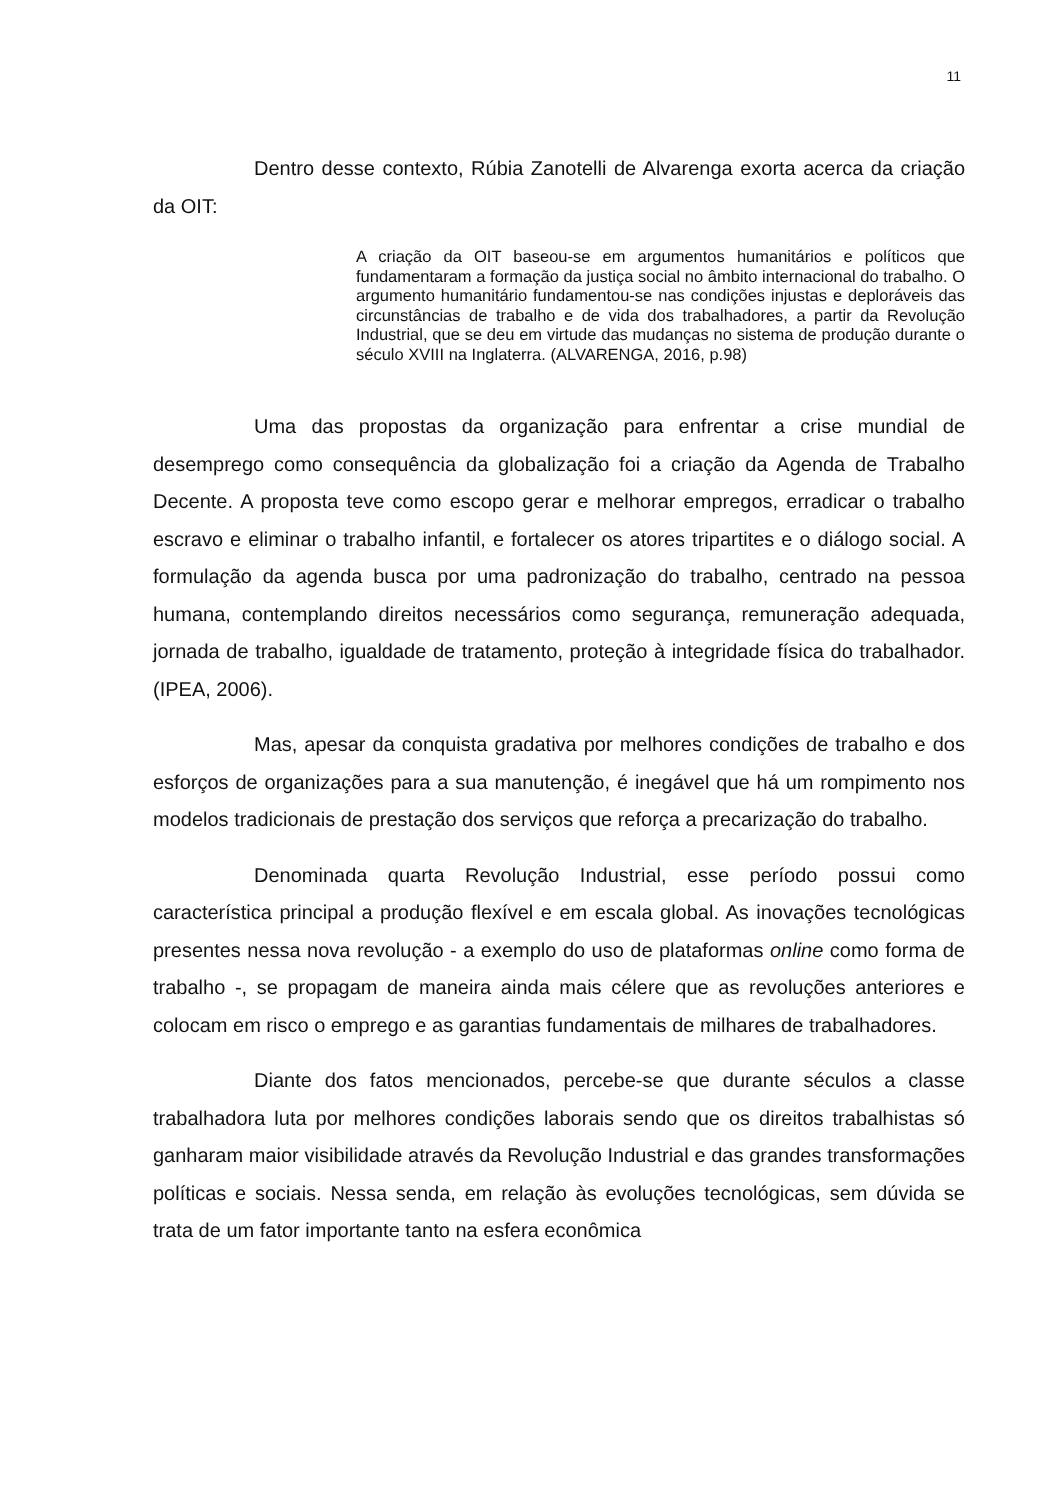11
Dentro desse contexto, Rúbia Zanotelli de Alvarenga exorta acerca da criação da OIT:
A criação da OIT baseou-se em argumentos humanitários e políticos que fundamentaram a formação da justiça social no âmbito internacional do trabalho. O argumento humanitário fundamentou-se nas condições injustas e deploráveis das circunstâncias de trabalho e de vida dos trabalhadores, a partir da Revolução Industrial, que se deu em virtude das mudanças no sistema de produção durante o século XVIII na Inglaterra. (ALVARENGA, 2016, p.98)
Uma das propostas da organização para enfrentar a crise mundial de desemprego como consequência da globalização foi a criação da Agenda de Trabalho Decente. A proposta teve como escopo gerar e melhorar empregos, erradicar o trabalho escravo e eliminar o trabalho infantil, e fortalecer os atores tripartites e o diálogo social. A formulação da agenda busca por uma padronização do trabalho, centrado na pessoa humana, contemplando direitos necessários como segurança, remuneração adequada, jornada de trabalho, igualdade de tratamento, proteção à integridade física do trabalhador. (IPEA, 2006).
Mas, apesar da conquista gradativa por melhores condições de trabalho e dos esforços de organizações para a sua manutenção, é inegável que há um rompimento nos modelos tradicionais de prestação dos serviços que reforça a precarização do trabalho.
Denominada quarta Revolução Industrial, esse período possui como característica principal a produção flexível e em escala global. As inovações tecnológicas presentes nessa nova revolução - a exemplo do uso de plataformas online como forma de trabalho -, se propagam de maneira ainda mais célere que as revoluções anteriores e colocam em risco o emprego e as garantias fundamentais de milhares de trabalhadores.
Diante dos fatos mencionados, percebe-se que durante séculos a classe trabalhadora luta por melhores condições laborais sendo que os direitos trabalhistas só ganharam maior visibilidade através da Revolução Industrial e das grandes transformações políticas e sociais. Nessa senda, em relação às evoluções tecnológicas, sem dúvida se trata de um fator importante tanto na esfera econômica